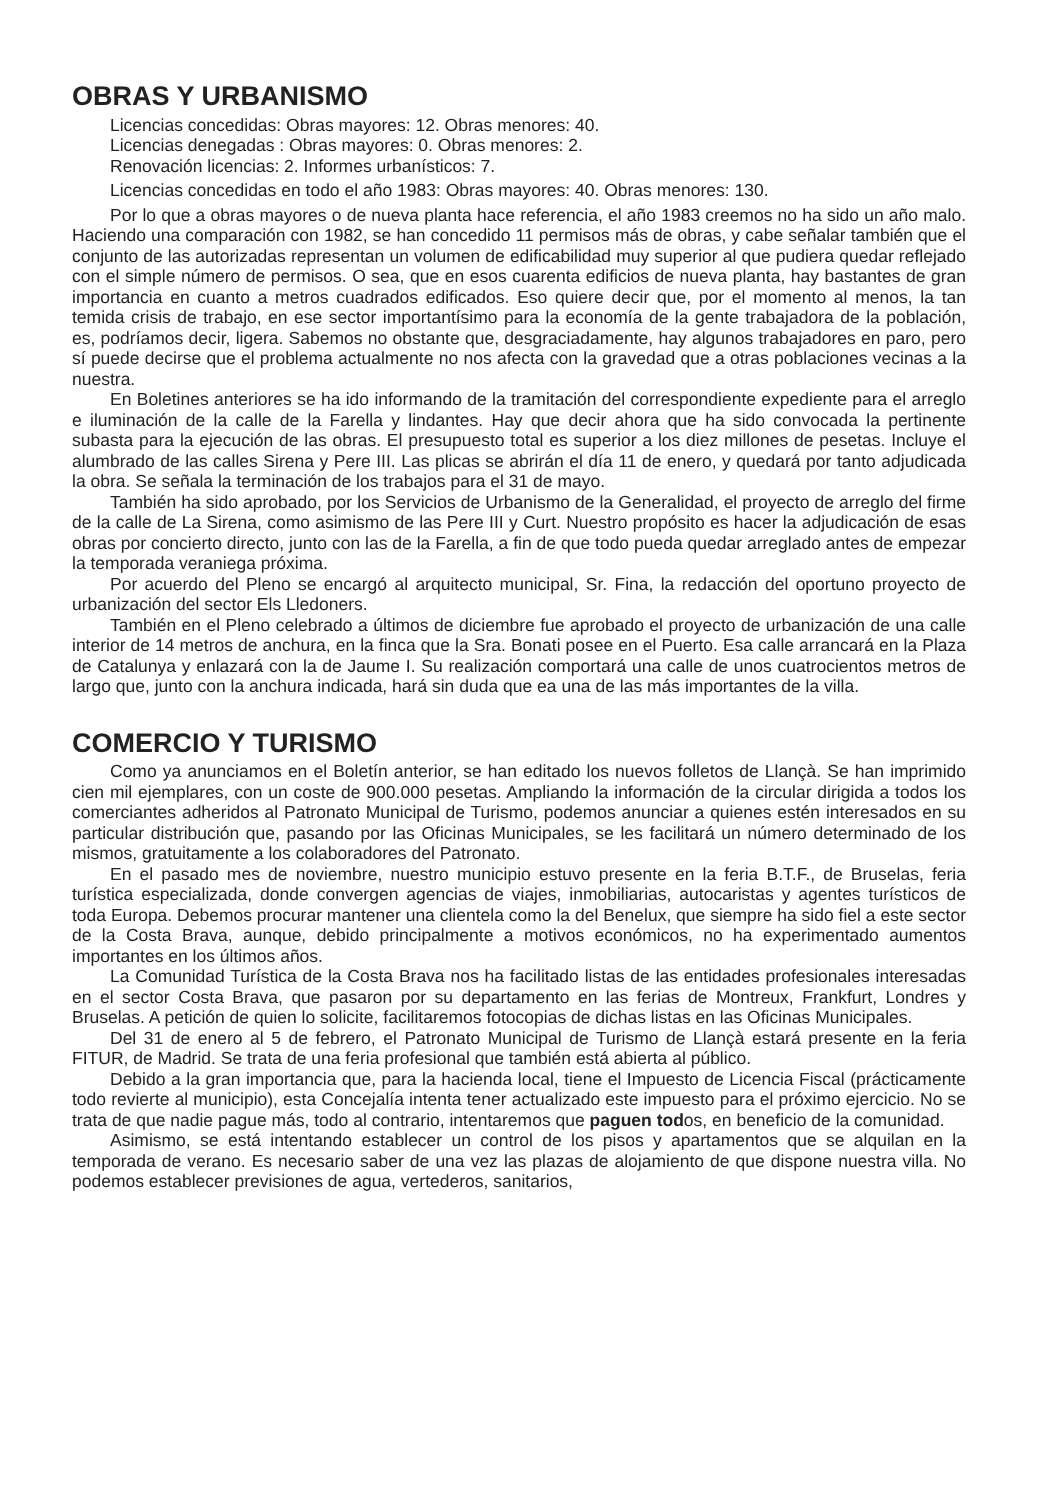OBRAS Y URBANISMO
Licencias concedidas: Obras mayores: 12. Obras menores: 40.
Licencias denegadas : Obras mayores: 0. Obras menores: 2.
Renovación licencias: 2. Informes urbanísticos: 7.
Licencias concedidas en todo el año 1983: Obras mayores: 40. Obras menores: 130.
Por lo que a obras mayores o de nueva planta hace referencia, el año 1983 creemos no ha sido un año malo. Haciendo una comparación con 1982, se han concedido 11 permisos más de obras, y cabe señalar también que el conjunto de las autorizadas representan un volumen de edificabilidad muy superior al que pudiera quedar reflejado con el simple número de permisos. O sea, que en esos cuarenta edificios de nueva planta, hay bastantes de gran importancia en cuanto a metros cuadrados edificados. Eso quiere decir que, por el momento al menos, la tan temida crisis de trabajo, en ese sector importantísimo para la economía de la gente trabajadora de la población, es, podríamos decir, ligera. Sabemos no obstante que, desgraciadamente, hay algunos trabajadores en paro, pero sí puede decirse que el problema actualmente no nos afecta con la gravedad que a otras poblaciones vecinas a la nuestra.
En Boletines anteriores se ha ido informando de la tramitación del correspondiente expediente para el arreglo e iluminación de la calle de la Farella y lindantes. Hay que decir ahora que ha sido convocada la pertinente subasta para la ejecución de las obras. El presupuesto total es superior a los diez millones de pesetas. Incluye el alumbrado de las calles Sirena y Pere III. Las plicas se abrirán el día 11 de enero, y quedará por tanto adjudicada la obra. Se señala la terminación de los trabajos para el 31 de mayo.
También ha sido aprobado, por los Servicios de Urbanismo de la Generalidad, el proyecto de arreglo del firme de la calle de La Sirena, como asimismo de las Pere III y Curt. Nuestro propósito es hacer la adjudicación de esas obras por concierto directo, junto con las de la Farella, a fin de que todo pueda quedar arreglado antes de empezar la temporada veraniega próxima.
Por acuerdo del Pleno se encargó al arquitecto municipal, Sr. Fina, la redacción del oportuno proyecto de urbanización del sector Els Lledoners.
También en el Pleno celebrado a últimos de diciembre fue aprobado el proyecto de urbanización de una calle interior de 14 metros de anchura, en la finca que la Sra. Bonati posee en el Puerto. Esa calle arrancará en la Plaza de Catalunya y enlazará con la de Jaume I. Su realización comportará una calle de unos cuatrocientos metros de largo que, junto con la anchura indicada, hará sin duda que ea una de las más importantes de la villa.
COMERCIO Y TURISMO
Como ya anunciamos en el Boletín anterior, se han editado los nuevos folletos de Llançà. Se han imprimido cien mil ejemplares, con un coste de 900.000 pesetas. Ampliando la información de la circular dirigida a todos los comerciantes adheridos al Patronato Municipal de Turismo, podemos anunciar a quienes estén interesados en su particular distribución que, pasando por las Oficinas Municipales, se les facilitará un número determinado de los mismos, gratuitamente a los colaboradores del Patronato.
En el pasado mes de noviembre, nuestro municipio estuvo presente en la feria B.T.F., de Bruselas, feria turística especializada, donde convergen agencias de viajes, inmobiliarias, autocaristas y agentes turísticos de toda Europa. Debemos procurar mantener una clientela como la del Benelux, que siempre ha sido fiel a este sector de la Costa Brava, aunque, debido principalmente a motivos económicos, no ha experimentado aumentos importantes en los últimos años.
La Comunidad Turística de la Costa Brava nos ha facilitado listas de las entidades profesionales interesadas en el sector Costa Brava, que pasaron por su departamento en las ferias de Montreux, Frankfurt, Londres y Bruselas. A petición de quien lo solicite, facilitaremos fotocopias de dichas listas en las Oficinas Municipales.
Del 31 de enero al 5 de febrero, el Patronato Municipal de Turismo de Llançà estará presente en la feria FITUR, de Madrid. Se trata de una feria profesional que también está abierta al público.
Debido a la gran importancia que, para la hacienda local, tiene el Impuesto de Licencia Fiscal (prácticamente todo revierte al municipio), esta Concejalía intenta tener actualizado este impuesto para el próximo ejercicio. No se trata de que nadie pague más, todo al contrario, intentaremos que paguen todos, en beneficio de la comunidad.
Asimismo, se está intentando establecer un control de los pisos y apartamentos que se alquilan en la temporada de verano. Es necesario saber de una vez las plazas de alojamiento de que dispone nuestra villa. No podemos establecer previsiones de agua, vertederos, sanitarios,